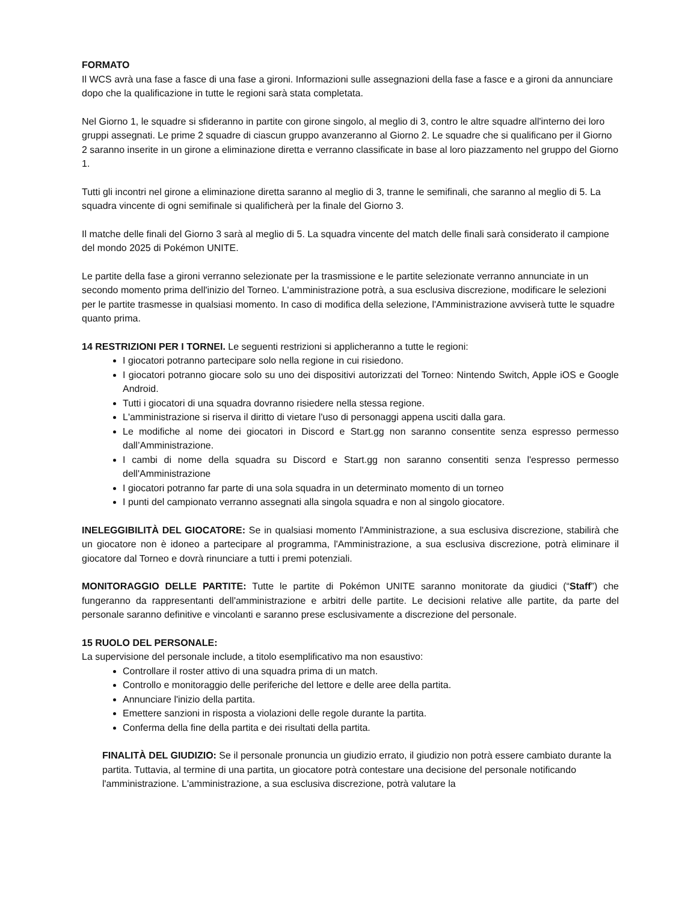FORMATO
Il WCS avrà una fase a fasce di una fase a gironi. Informazioni sulle assegnazioni della fase a fasce e a gironi da annunciare dopo che la qualificazione in tutte le regioni sarà stata completata.
Nel Giorno 1, le squadre si sfideranno in partite con girone singolo, al meglio di 3, contro le altre squadre all'interno dei loro gruppi assegnati. Le prime 2 squadre di ciascun gruppo avanzeranno al Giorno 2. Le squadre che si qualificano per il Giorno 2 saranno inserite in un girone a eliminazione diretta e verranno classificate in base al loro piazzamento nel gruppo del Giorno 1.
Tutti gli incontri nel girone a eliminazione diretta saranno al meglio di 3, tranne le semifinali, che saranno al meglio di 5. La squadra vincente di ogni semifinale si qualificherà per la finale del Giorno 3.
Il matche delle finali del Giorno 3 sarà al meglio di 5. La squadra vincente del match delle finali sarà considerato il campione del mondo 2025 di Pokémon UNITE.
Le partite della fase a gironi verranno selezionate per la trasmissione e le partite selezionate verranno annunciate in un secondo momento prima dell'inizio del Torneo. L'amministrazione potrà, a sua esclusiva discrezione, modificare le selezioni per le partite trasmesse in qualsiasi momento. In caso di modifica della selezione, l'Amministrazione avviserà tutte le squadre quanto prima.
14 RESTRIZIONI PER I TORNEI. Le seguenti restrizioni si applicheranno a tutte le regioni:
I giocatori potranno partecipare solo nella regione in cui risiedono.
I giocatori potranno giocare solo su uno dei dispositivi autorizzati del Torneo: Nintendo Switch, Apple iOS e Google Android.
Tutti i giocatori di una squadra dovranno risiedere nella stessa regione.
L'amministrazione si riserva il diritto di vietare l'uso di personaggi appena usciti dalla gara.
Le modifiche al nome dei giocatori in Discord e Start.gg non saranno consentite senza espresso permesso dall’Amministrazione.
I cambi di nome della squadra su Discord e Start.gg non saranno consentiti senza l'espresso permesso dell'Amministrazione
I giocatori potranno far parte di una sola squadra in un determinato momento di un torneo
I punti del campionato verranno assegnati alla singola squadra e non al singolo giocatore.
INELEGGIBILITÀ DEL GIOCATORE: Se in qualsiasi momento l'Amministrazione, a sua esclusiva discrezione, stabilirà che un giocatore non è idoneo a partecipare al programma, l'Amministrazione, a sua esclusiva discrezione, potrà eliminare il giocatore dal Torneo e dovrà rinunciare a tutti i premi potenziali.
MONITORAGGIO DELLE PARTITE: Tutte le partite di Pokémon UNITE saranno monitorate da giudici (“Staff”) che fungeranno da rappresentanti dell'amministrazione e arbitri delle partite. Le decisioni relative alle partite, da parte del personale saranno definitive e vincolanti e saranno prese esclusivamente a discrezione del personale.
15 RUOLO DEL PERSONALE:
La supervisione del personale include, a titolo esemplificativo ma non esaustivo:
Controllare il roster attivo di una squadra prima di un match.
Controllo e monitoraggio delle periferiche del lettore e delle aree della partita.
Annunciare l'inizio della partita.
Emettere sanzioni in risposta a violazioni delle regole durante la partita.
Conferma della fine della partita e dei risultati della partita.
FINALITÀ DEL GIUDIZIO: Se il personale pronuncia un giudizio errato, il giudizio non potrà essere cambiato durante la partita. Tuttavia, al termine di una partita, un giocatore potrà contestare una decisione del personale notificando l'amministrazione. L'amministrazione, a sua esclusiva discrezione, potrà valutare la